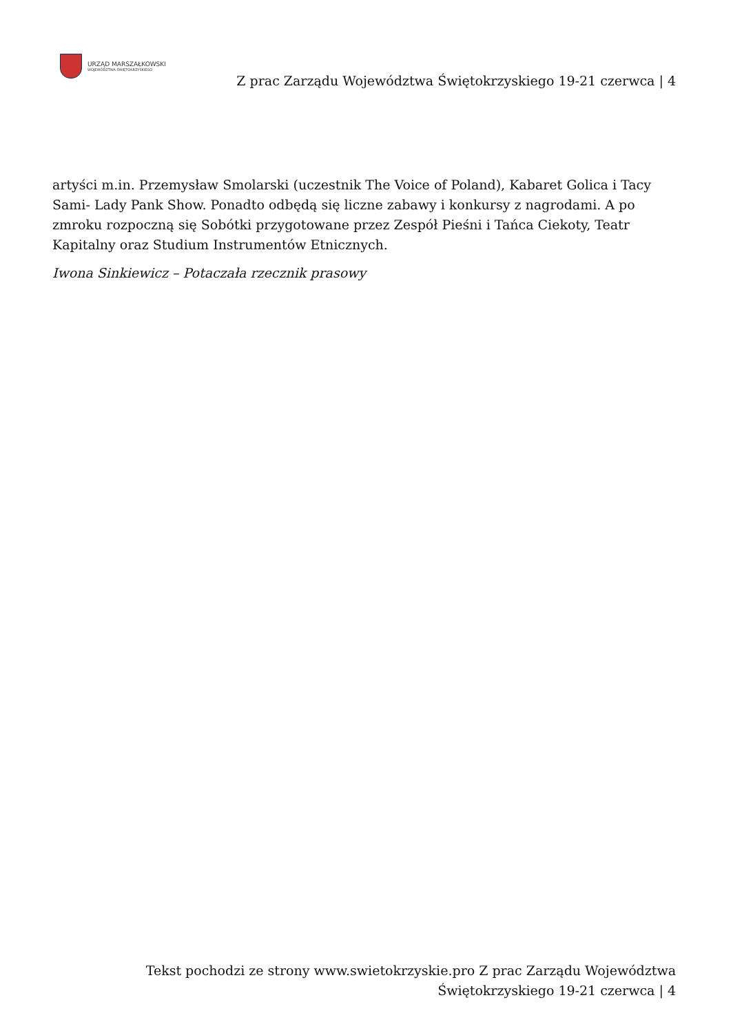URZĄD MARSZAŁKOWSKI
WOJEWÓDZTWA ŚWIĘTOKRZYSKIEGO
Z prac Zarządu Województwa Świętokrzyskiego 19-21 czerwca | 4
artyści m.in. Przemysław Smolarski (uczestnik The Voice of Poland), Kabaret Golica i Tacy Sami- Lady Pank Show. Ponadto odbędą się liczne zabawy i konkursy z nagrodami. A po zmroku rozpoczną się Sobótki przygotowane przez Zespół Pieśni i Tańca Ciekoty, Teatr Kapitalny oraz Studium Instrumentów Etnicznych.
Iwona Sinkiewicz – Potaczała rzecznik prasowy
Tekst pochodzi ze strony www.swietokrzyskie.pro Z prac Zarządu Województwa Świętokrzyskiego 19-21 czerwca | 4